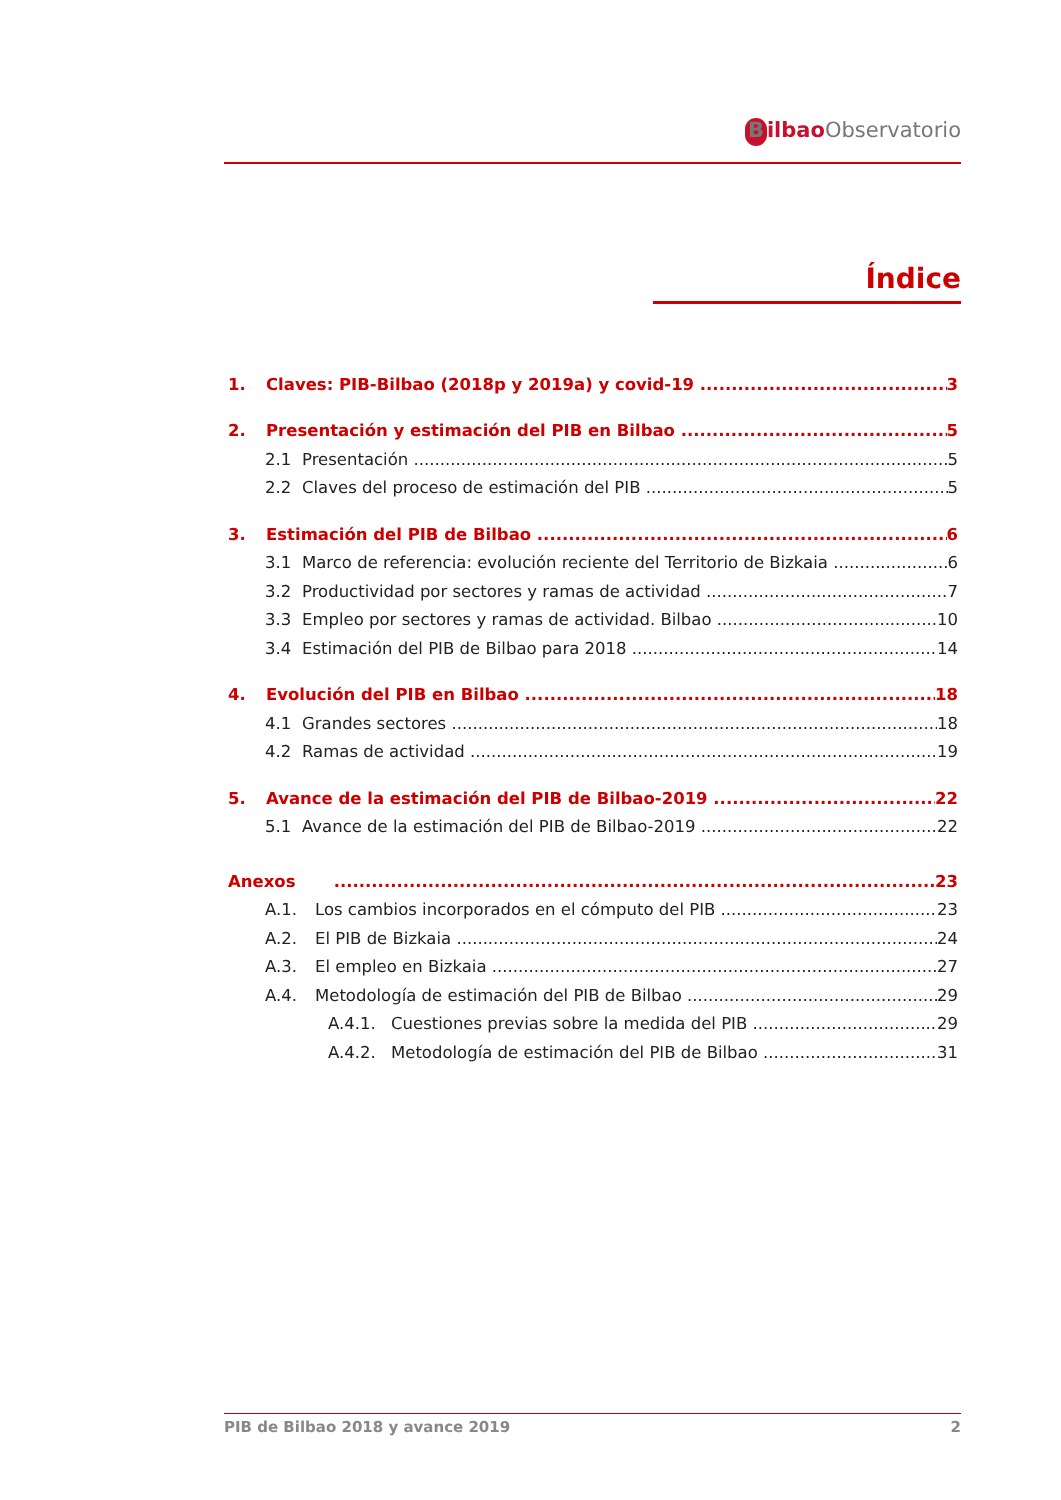Bilbao Observatorio
Índice
1. Claves: PIB-Bilbao (2018p y 2019a) y covid-19 3
2. Presentación y estimación del PIB en Bilbao 5
2.1 Presentación 5
2.2 Claves del proceso de estimación del PIB 5
3. Estimación del PIB de Bilbao 6
3.1 Marco de referencia: evolución reciente del Territorio de Bizkaia 6
3.2 Productividad por sectores y ramas de actividad 7
3.3 Empleo por sectores y ramas de actividad. Bilbao 10
3.4 Estimación del PIB de Bilbao para 2018 14
4. Evolución del PIB en Bilbao 18
4.1 Grandes sectores 18
4.2 Ramas de actividad 19
5. Avance de la estimación del PIB de Bilbao-2019 22
5.1 Avance de la estimación del PIB de Bilbao-2019 22
Anexos 23
A.1. Los cambios incorporados en el cómputo del PIB 23
A.2. El PIB de Bizkaia 24
A.3. El empleo en Bizkaia 27
A.4. Metodología de estimación del PIB de Bilbao 29
A.4.1. Cuestiones previas sobre la medida del PIB 29
A.4.2. Metodología de estimación del PIB de Bilbao 31
PIB de Bilbao 2018 y avance 2019 2